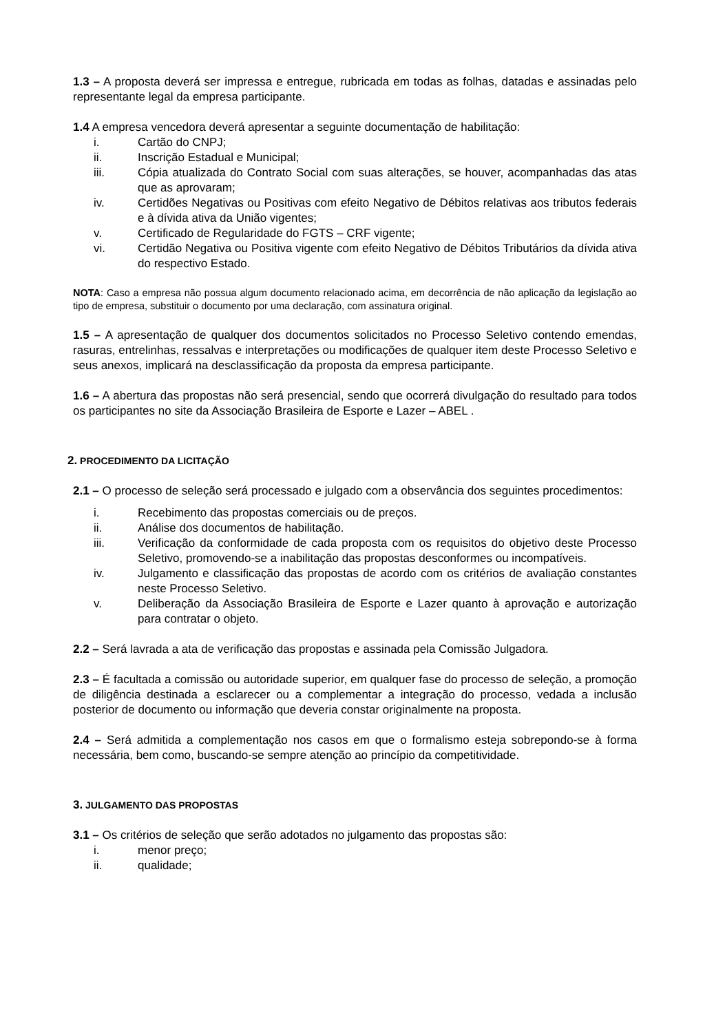1.3 – A proposta deverá ser impressa e entregue, rubricada em todas as folhas, datadas e assinadas pelo representante legal da empresa participante.
1.4 A empresa vencedora deverá apresentar a seguinte documentação de habilitação:
i. Cartão do CNPJ;
ii. Inscrição Estadual e Municipal;
iii. Cópia atualizada do Contrato Social com suas alterações, se houver, acompanhadas das atas que as aprovaram;
iv. Certidões Negativas ou Positivas com efeito Negativo de Débitos relativas aos tributos federais e à dívida ativa da União vigentes;
v. Certificado de Regularidade do FGTS – CRF vigente;
vi. Certidão Negativa ou Positiva vigente com efeito Negativo de Débitos Tributários da dívida ativa do respectivo Estado.
NOTA: Caso a empresa não possua algum documento relacionado acima, em decorrência de não aplicação da legislação ao tipo de empresa, substituir o documento por uma declaração, com assinatura original.
1.5 – A apresentação de qualquer dos documentos solicitados no Processo Seletivo contendo emendas, rasuras, entrelinhas, ressalvas e interpretações ou modificações de qualquer item deste Processo Seletivo e seus anexos, implicará na desclassificação da proposta da empresa participante.
1.6 – A abertura das propostas não será presencial, sendo que ocorrerá divulgação do resultado para todos os participantes no site da Associação Brasileira de Esporte e Lazer – ABEL .
2. PROCEDIMENTO DA LICITAÇÃO
2.1 – O processo de seleção será processado e julgado com a observância dos seguintes procedimentos:
i. Recebimento das propostas comerciais ou de preços.
ii. Análise dos documentos de habilitação.
iii. Verificação da conformidade de cada proposta com os requisitos do objetivo deste Processo Seletivo, promovendo-se a inabilitação das propostas desconformes ou incompatíveis.
iv. Julgamento e classificação das propostas de acordo com os critérios de avaliação constantes neste Processo Seletivo.
v. Deliberação da Associação Brasileira de Esporte e Lazer quanto à aprovação e autorização para contratar o objeto.
2.2 – Será lavrada a ata de verificação das propostas e assinada pela Comissão Julgadora.
2.3 – É facultada a comissão ou autoridade superior, em qualquer fase do processo de seleção, a promoção de diligência destinada a esclarecer ou a complementar a integração do processo, vedada a inclusão posterior de documento ou informação que deveria constar originalmente na proposta.
2.4 – Será admitida a complementação nos casos em que o formalismo esteja sobrepondo-se à forma necessária, bem como, buscando-se sempre atenção ao princípio da competitividade.
3. JULGAMENTO DAS PROPOSTAS
3.1 – Os critérios de seleção que serão adotados no julgamento das propostas são:
i. menor preço;
ii. qualidade;